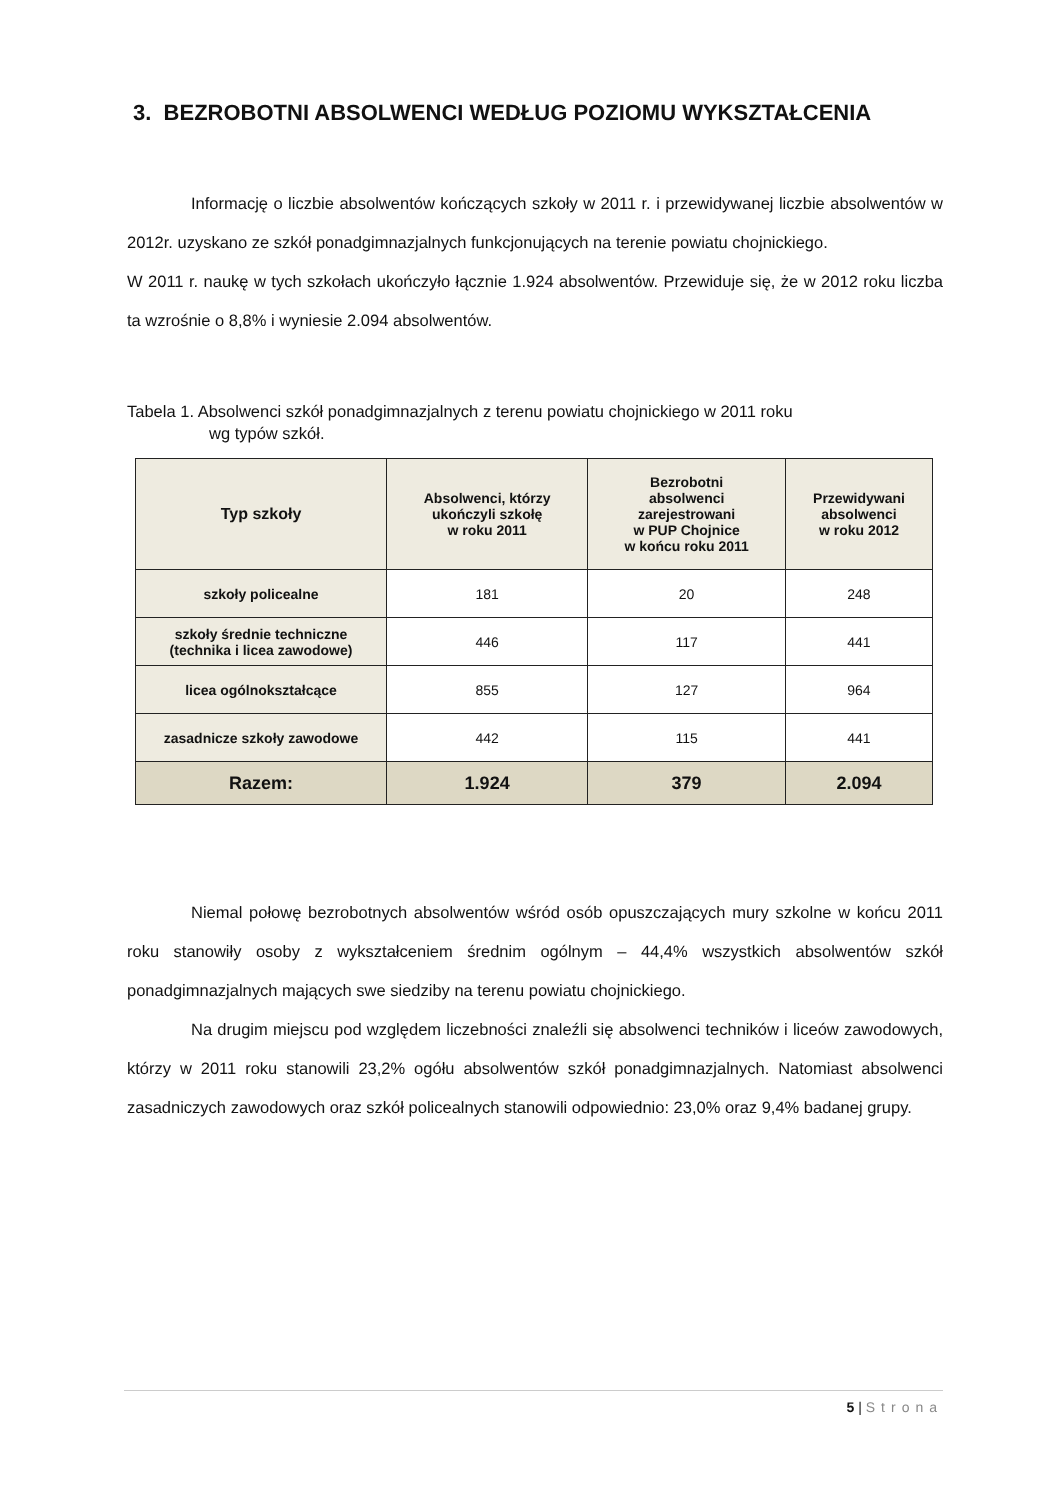3. BEZROBOTNI ABSOLWENCI WEDŁUG POZIOMU WYKSZTAŁCENIA
Informację o liczbie absolwentów kończących szkoły w 2011 r. i przewidywanej liczbie absolwentów w 2012r. uzyskano ze szkół ponadgimnazjalnych funkcjonujących na terenie powiatu chojnickiego.
W 2011 r. naukę w tych szkołach ukończyło łącznie 1.924 absolwentów. Przewiduje się, że w 2012 roku liczba ta wzrośnie o 8,8% i wyniesie 2.094 absolwentów.
Tabela 1. Absolwenci szkół ponadgimnazjalnych z terenu powiatu chojnickiego w 2011 roku
wg typów szkół.
| Typ szkoły | Absolwenci, którzy ukończyli szkołę w roku 2011 | Bezrobotni absolwenci zarejestrowani w PUP Chojnice w końcu roku 2011 | Przewidywani absolwenci w roku 2012 |
| --- | --- | --- | --- |
| szkoły policealne | 181 | 20 | 248 |
| szkoły średnie techniczne (technika i licea zawodowe) | 446 | 117 | 441 |
| licea ogólnokształcące | 855 | 127 | 964 |
| zasadnicze szkoły zawodowe | 442 | 115 | 441 |
| Razem: | 1.924 | 379 | 2.094 |
Niemal połowę bezrobotnych absolwentów wśród osób opuszczających mury szkolne w końcu 2011 roku stanowiły osoby z wykształceniem średnim ogólnym – 44,4% wszystkich absolwentów szkół ponadgimnazjalnych mających swe siedziby na terenu powiatu chojnickiego.
Na drugim miejscu pod względem liczebności znaleźli się absolwenci techników i liceów zawodowych, którzy w 2011 roku stanowili 23,2% ogółu absolwentów szkół ponadgimnazjalnych. Natomiast absolwenci zasadniczych zawodowych oraz szkół policealnych stanowili odpowiednio: 23,0% oraz 9,4% badanej grupy.
5 | Strona